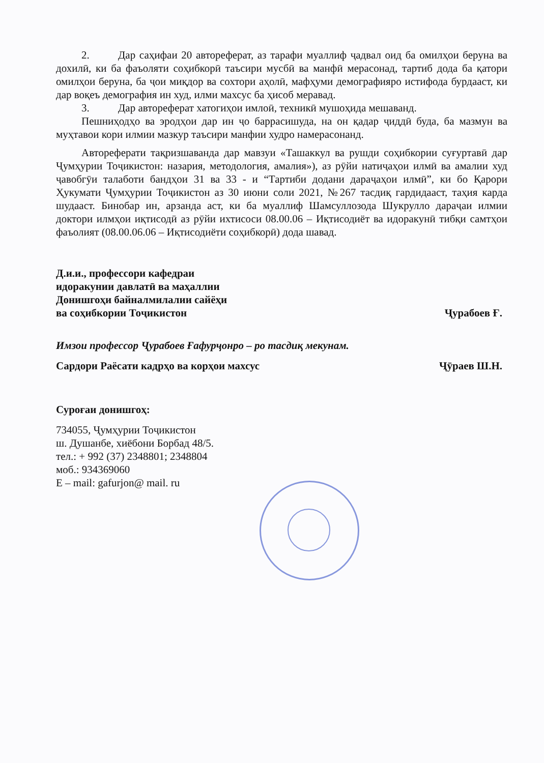2. Дар саҳифаи 20 автореферат, аз тарафи муаллиф ҷадвал оид ба омилҳои беруна ва дохилӣ, ки ба фаъоляти соҳибкорӣ таъсири мусбӣ ва манфӣ мерасонад, тартиб дода ба қатори омилҳои беруна, ба ҷои миқдор ва сохтори аҳолӣ, мафҳуми демографияро истифода бурдааст, ки дар воқеъ демография ин худ, илми махсус ба ҳисоб меравад.
3. Дар автореферат хатогиҳои имлоӣ, техникӣ мушоҳида мешаванд.
Пешниҳодҳо ва эродҳои дар ин ҷо баррасишуда, на он қадар ҷиддӣ буда, ба мазмун ва муҳтавои кори илмии мазкур таъсири манфии худро намерасонанд.
Автореферати тақризшаванда дар мавзуи «Ташаккул ва рушди соҳибкории суғуртавӣ дар Ҷумҳурии Тоҷикистон: назария, методология, амалия»), аз рӯйи натиҷаҳои илмӣ ва амалии худ ҷавобгӯи талаботи бандҳои 31 ва 33 - и “Тартиби додани дараҷаҳои илмӣ”, ки бо Қарори Ҳукумати Ҷумҳурии Тоҷикистон аз 30 июни соли 2021, №267 тасдиқ гардидааст, таҳия карда шудааст. Бинобар ин, арзанда аст, ки ба муаллиф Шамсуллозода Шукрулло дараҷаи илмии доктори илмҳои иқтисодӣ аз рӯйи ихтисоси 08.00.06 – Иқтисодиёт ва идоракунӣ тибқи самтҳои фаъолият (08.00.06.06 – Иқтисодиёти соҳибкорӣ) дода шавад.
Д.и.и., профессори кафедраи
идоракунии давлатӣ ва маҳаллии
Донишгоҳи байналмилалии сайёҳи
ва соҳибкории Тоҷикистон
Ҷурабоев Ғ.
Имзои профессор Ҷурабоев Ғафурҷонро – ро тасдиқ мекунам.
Сардори Раёсати кадрҳо ва корҳои махсус
Ҷӯраев Ш.Н.
Суроғаи донишгоҳ:
734055, Ҷумҳурии Тоҷикистон
ш. Душанбе, хиёбони Борбад 48/5.
тел.: + 992 (37) 2348801; 2348804
моб.: 934369060
E – mail: gafurjon@ mail. ru